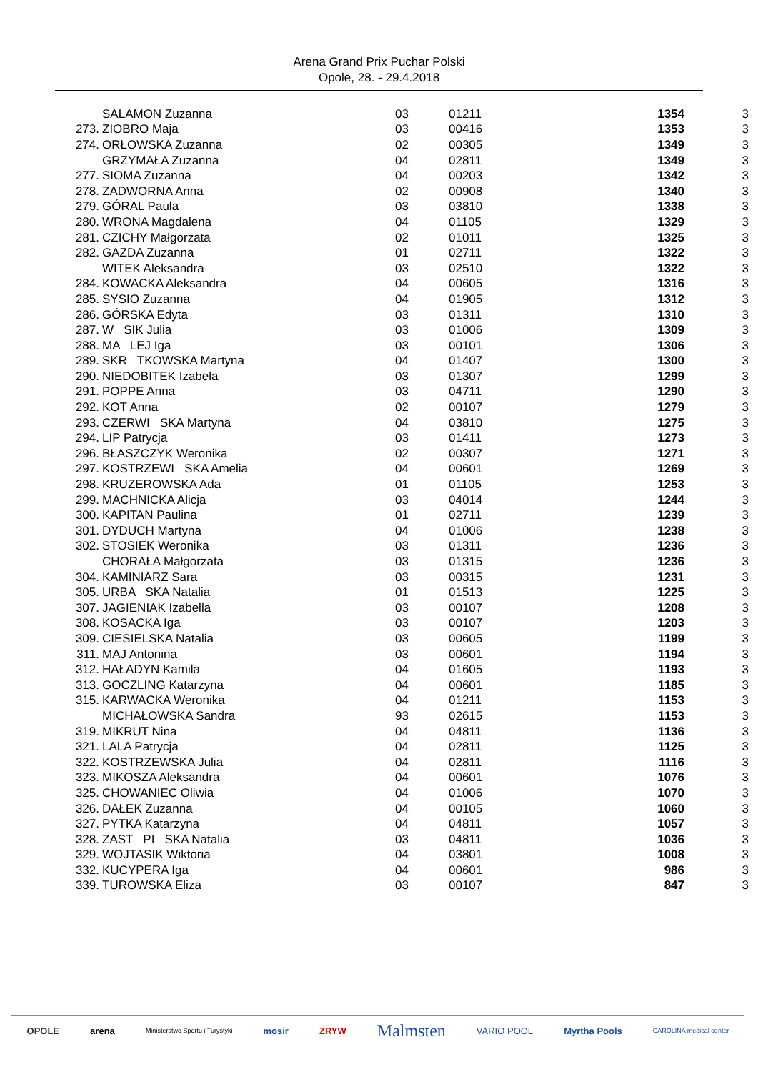Arena Grand Prix Puchar Polski
Opole, 28. - 29.4.2018
| | SALAMON Zuzanna | 03 | 01211 | 1354 | 3 |
| 273. | ZIOBRO Maja | 03 | 00416 | 1353 | 3 |
| 274. | ORŁOWSKA Zuzanna | 02 | 00305 | 1349 | 3 |
| | GRZYMAŁA Zuzanna | 04 | 02811 | 1349 | 3 |
| 277. | SIOMA Zuzanna | 04 | 00203 | 1342 | 3 |
| 278. | ZADWORNA Anna | 02 | 00908 | 1340 | 3 |
| 279. | GÓRAL Paula | 03 | 03810 | 1338 | 3 |
| 280. | WRONA Magdalena | 04 | 01105 | 1329 | 3 |
| 281. | CZICHY Małgorzata | 02 | 01011 | 1325 | 3 |
| 282. | GAZDA Zuzanna | 01 | 02711 | 1322 | 3 |
| | WITEK Aleksandra | 03 | 02510 | 1322 | 3 |
| 284. | KOWACKA Aleksandra | 04 | 00605 | 1316 | 3 |
| 285. | SYSIO Zuzanna | 04 | 01905 | 1312 | 3 |
| 286. | GÓRSKA Edyta | 03 | 01311 | 1310 | 3 |
| 287. | W SIK Julia | 03 | 01006 | 1309 | 3 |
| 288. | MA LEJ Iga | 03 | 00101 | 1306 | 3 |
| 289. | SKR TKOWSKA Martyna | 04 | 01407 | 1300 | 3 |
| 290. | NIEDOBITEK Izabela | 03 | 01307 | 1299 | 3 |
| 291. | POPPE Anna | 03 | 04711 | 1290 | 3 |
| 292. | KOT Anna | 02 | 00107 | 1279 | 3 |
| 293. | CZERWI SKA Martyna | 04 | 03810 | 1275 | 3 |
| 294. | LIP Patrycja | 03 | 01411 | 1273 | 3 |
| 296. | BŁASZCZYK Weronika | 02 | 00307 | 1271 | 3 |
| 297. | KOSTRZEWI SKA Amelia | 04 | 00601 | 1269 | 3 |
| 298. | KRUZEROWSKA Ada | 01 | 01105 | 1253 | 3 |
| 299. | MACHNICKA Alicja | 03 | 04014 | 1244 | 3 |
| 300. | KAPITAN Paulina | 01 | 02711 | 1239 | 3 |
| 301. | DYDUCH Martyna | 04 | 01006 | 1238 | 3 |
| 302. | STOSIEK Weronika | 03 | 01311 | 1236 | 3 |
| | CHORAŁA Małgorzata | 03 | 01315 | 1236 | 3 |
| 304. | KAMINIARZ Sara | 03 | 00315 | 1231 | 3 |
| 305. | URBA SKA Natalia | 01 | 01513 | 1225 | 3 |
| 307. | JAGIENIAK Izabella | 03 | 00107 | 1208 | 3 |
| 308. | KOSACKA Iga | 03 | 00107 | 1203 | 3 |
| 309. | CIESIELSKA Natalia | 03 | 00605 | 1199 | 3 |
| 311. | MAJ Antonina | 03 | 00601 | 1194 | 3 |
| 312. | HAŁADYN Kamila | 04 | 01605 | 1193 | 3 |
| 313. | GOCZLING Katarzyna | 04 | 00601 | 1185 | 3 |
| 315. | KARWACKA Weronika | 04 | 01211 | 1153 | 3 |
| | MICHAŁOWSKA Sandra | 93 | 02615 | 1153 | 3 |
| 319. | MIKRUT Nina | 04 | 04811 | 1136 | 3 |
| 321. | LALA Patrycja | 04 | 02811 | 1125 | 3 |
| 322. | KOSTRZEWSKA Julia | 04 | 02811 | 1116 | 3 |
| 323. | MIKOSZA Aleksandra | 04 | 00601 | 1076 | 3 |
| 325. | CHOWANIEC Oliwia | 04 | 01006 | 1070 | 3 |
| 326. | DAŁEK Zuzanna | 04 | 00105 | 1060 | 3 |
| 327. | PYTKA Katarzyna | 04 | 04811 | 1057 | 3 |
| 328. | ZAST PI SKA Natalia | 03 | 04811 | 1036 | 3 |
| 329. | WOJTASIK Wiktoria | 04 | 03801 | 1008 | 3 |
| 332. | KUCYPERA Iga | 04 | 00601 | 986 | 3 |
| 339. | TUROWSKA Eliza | 03 | 00107 | 847 | 3 |
OPOLE arena Ministerstwo Sportu i Turystyki mosir ZRYW Malmsten VARIO POOL Myrtha Pools CAROLINA medical center